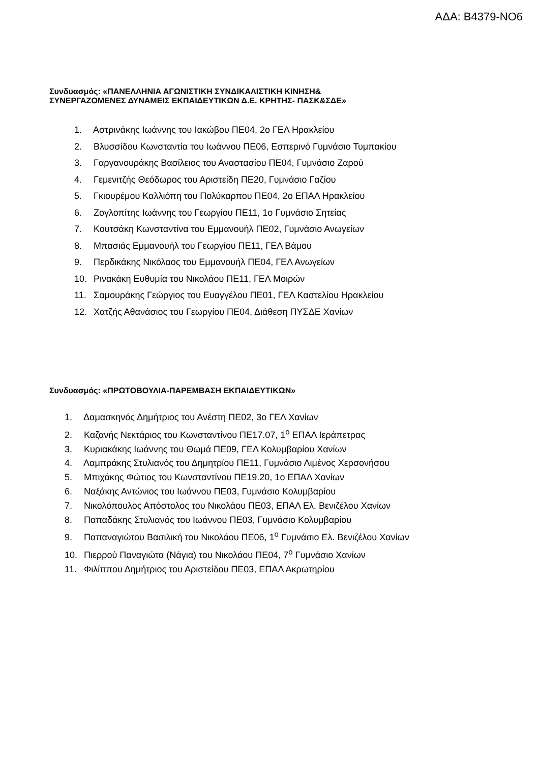ΑΔΑ: Β4379-ΝΟ6
Συνδυασμός: «ΠΑΝΕΛΛΗΝΙΑ ΑΓΩΝΙΣΤΙΚΗ ΣΥΝΔΙΚΑΛΙΣΤΙΚΗ ΚΙΝΗΣΗ&
ΣΥΝΕΡΓΑΖΟΜΕΝΕΣ ΔΥΝΑΜΕΙΣ ΕΚΠΑΙΔΕΥΤΙΚΩΝ Δ.Ε. ΚΡΗΤΗΣ- ΠΑΣΚ&ΣΔΕ»
1. Αστρινάκης Ιωάννης του Ιακώβου ΠΕ04, 2ο ΓΕΛ Ηρακλείου
2. Βλυσσίδου Κωνσταντία του Ιωάννου ΠΕ06, Εσπερινό Γυμνάσιο Τυμπακίου
3. Γαργανουράκης Βασίλειος του Αναστασίου ΠΕ04, Γυμνάσιο Ζαρού
4. Γεμενιτζής Θεόδωρος του Αριστείδη ΠΕ20, Γυμνάσιο Γαζίου
5. Γκιουρέμου Καλλιόπη του Πολύκαρπου ΠΕ04, 2ο ΕΠΑΛ Ηρακλείου
6. Ζογλοπίτης Ιωάννης του Γεωργίου ΠΕ11, 1ο Γυμνάσιο Σητείας
7. Κουτσάκη Κωνσταντίνα του Εμμανουήλ ΠΕ02, Γυμνάσιο Ανωγείων
8. Μπασιάς Εμμανουήλ του Γεωργίου ΠΕ11, ΓΕΛ Βάμου
9. Περδικάκης Νικόλαος του Εμμανουήλ ΠΕ04, ΓΕΛ Ανωγείων
10. Ρινακάκη Ευθυμία του Νικολάου ΠΕ11, ΓΕΛ Μοιρών
11. Σαμουράκης Γεώργιος του Ευαγγέλου ΠΕ01, ΓΕΛ Καστελίου Ηρακλείου
12. Χατζής Αθανάσιος του Γεωργίου ΠΕ04, Διάθεση ΠΥΣΔΕ Χανίων
Συνδυασμός: «ΠΡΩΤΟΒΟΥΛΙΑ-ΠΑΡΕΜΒΑΣΗ ΕΚΠΑΙΔΕΥΤΙΚΩΝ»
1. Δαμασκηνός Δημήτριος του Ανέστη ΠΕ02, 3ο ΓΕΛ Χανίων
2. Καζανής Νεκτάριος του Κωνσταντίνου ΠΕ17.07, 1<sup>ο</sup> ΕΠΑΛ Ιεράπετρας
3. Κυριακάκης Ιωάννης του Θωμά ΠΕ09, ΓΕΛ Κολυμβαρίου Χανίων
4. Λαμπράκης Στυλιανός του Δημητρίου ΠΕ11, Γυμνάσιο Λιμένος Χερσονήσου
5. Μπιχάκης Φώτιος του Κωνσταντίνου ΠΕ19.20, 1ο ΕΠΑΛ Χανίων
6. Ναξάκης Αντώνιος του Ιωάννου ΠΕ03, Γυμνάσιο Κολυμβαρίου
7. Νικολόπουλος Απόστολος του Νικολάου ΠΕ03, ΕΠΑΛ Ελ. Βενιζέλου Χανίων
8. Παπαδάκης Στυλιανός του Ιωάννου ΠΕ03, Γυμνάσιο Κολυμβαρίου
9. Παπαναγιώτου Βασιλική του Νικολάου ΠΕ06, 1<sup>ο</sup> Γυμνάσιο Ελ. Βενιζέλου Χανίων
10. Πιερρού Παναγιώτα (Νάγια) του Νικολάου ΠΕ04, 7<sup>ο</sup> Γυμνάσιο Χανίων
11. Φιλίππου Δημήτριος του Αριστείδου ΠΕ03, ΕΠΑΛ Ακρωτηρίου